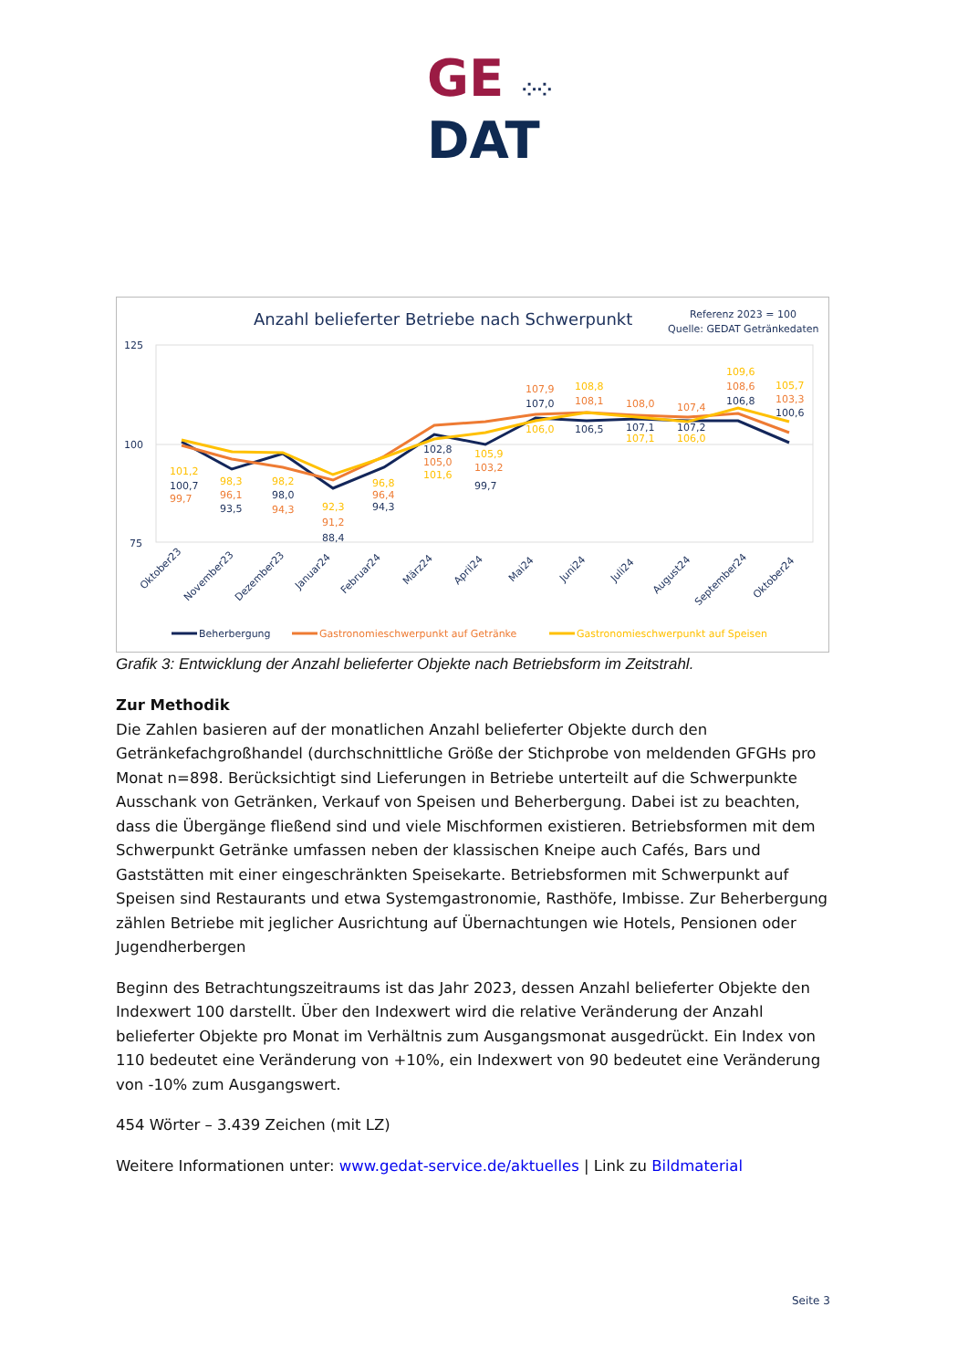GE ⁘⁘
DAT
Anzahl belieferter Betriebe nach Schwerpunkt
Referenz 2023 = 100
Quelle: GEDAT Getränkedaten
125
100
75
100,7
93,5
98,0
88,4
94,3
102,8
99,7
107,0
106,5
107,1
107,2
106,8
100,6
99,7
96,1
94,3
91,2
96,4
105,0
103,2
107,9
108,1
108,0
107,4
108,6
103,3
101,2
98,3
98,2
92,3
96,8
101,6
105,9
106,0
108,8
107,1
106,0
109,6
105,7
Oktober23
November23
Dezember23
Januar24
Februar24
März24
April24
Mai24
Juni24
Juli24
August24
September24
Oktober24
Beherbergung
Gastronomieschwerpunkt auf Getränke
Gastronomieschwerpunkt auf Speisen
Grafik 3: Entwicklung der Anzahl belieferter Objekte nach Betriebsform im Zeitstrahl.
Zur Methodik
Die Zahlen basieren auf der monatlichen Anzahl belieferter Objekte durch den Getränkefachgroßhandel (durchschnittliche Größe der Stichprobe von meldenden GFGHs pro Monat n=898. Berücksichtigt sind Lieferungen in Betriebe unterteilt auf die Schwerpunkte Ausschank von Getränken, Verkauf von Speisen und Beherbergung. Dabei ist zu beachten, dass die Übergänge fließend sind und viele Mischformen existieren. Betriebsformen mit dem Schwerpunkt Getränke umfassen neben der klassischen Kneipe auch Cafés, Bars und Gaststätten mit einer eingeschränkten Speisekarte. Betriebsformen mit Schwerpunkt auf Speisen sind Restaurants und etwa Systemgastronomie, Rasthöfe, Imbisse. Zur Beherbergung zählen Betriebe mit jeglicher Ausrichtung auf Übernachtungen wie Hotels, Pensionen oder Jugendherbergen
Beginn des Betrachtungszeitraums ist das Jahr 2023, dessen Anzahl belieferter Objekte den Indexwert 100 darstellt. Über den Indexwert wird die relative Veränderung der Anzahl belieferter Objekte pro Monat im Verhältnis zum Ausgangsmonat ausgedrückt. Ein Index von 110 bedeutet eine Veränderung von +10%, ein Indexwert von 90 bedeutet eine Veränderung von -10% zum Ausgangswert.
454 Wörter – 3.439 Zeichen (mit LZ)
Weitere Informationen unter: www.gedat-service.de/aktuelles | Link zu Bildmaterial
Seite 3